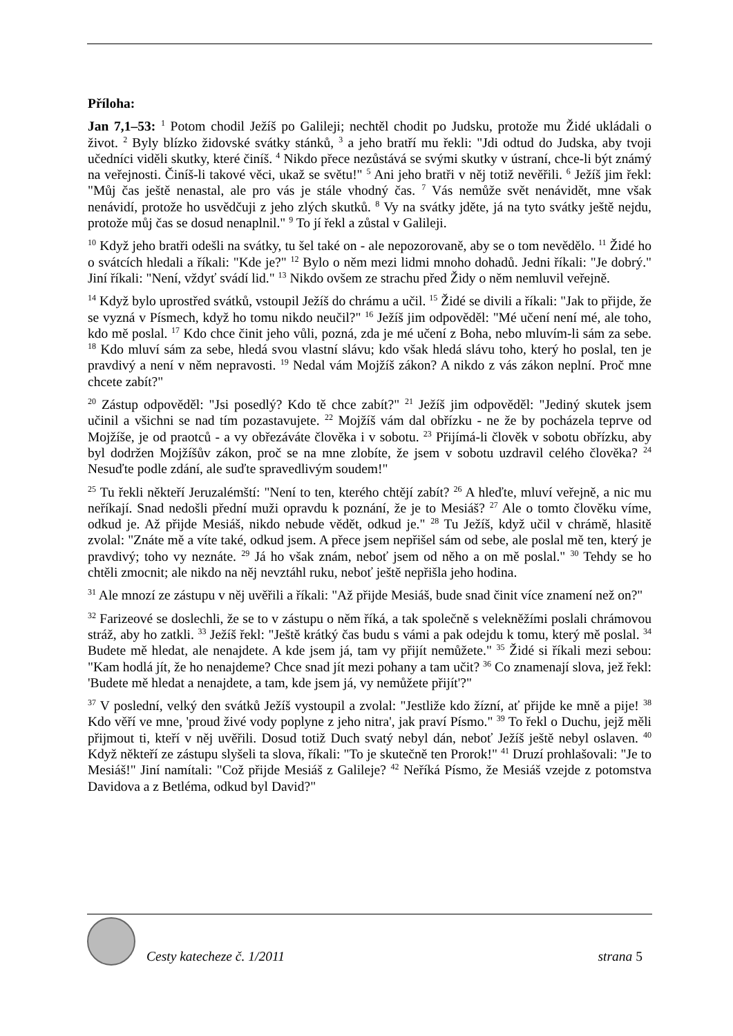Příloha:
Jan 7,1–53: <sup>1</sup> Potom chodil Ježíš po Galileji; nechtěl chodit po Judsku, protože mu Židé ukládali o život. <sup>2</sup> Byly blízko židovské svátky stánků, <sup>3</sup> a jeho bratří mu řekli: "Jdi odtud do Judska, aby tvoji učedníci viděli skutky, které činíš. <sup>4</sup> Nikdo přece nezůstává se svými skutky v ústraní, chce-li být známý na veřejnosti. Činíš-li takové věci, ukaž se světu!" <sup>5</sup> Ani jeho bratři v něj totiž nevěřili. <sup>6</sup> Ježíš jim řekl: "Můj čas ještě nenastal, ale pro vás je stále vhodný čas. <sup>7</sup> Vás nemůže svět nenávidět, mne však nenávidí, protože ho usvědčuji z jeho zlých skutků. <sup>8</sup> Vy na svátky jděte, já na tyto svátky ještě nejdu, protože můj čas se dosud nenaplnil." <sup>9</sup> To jí řekl a zůstal v Galileji.
<sup>10</sup> Když jeho bratři odešli na svátky, tu šel také on - ale nepozorovaně, aby se o tom nevědělo. <sup>11</sup> Židé ho o svátcích hledali a říkali: "Kde je?" <sup>12</sup> Bylo o něm mezi lidmi mnoho dohadů. Jedni říkali: "Je dobrý." Jiní říkali: "Není, vždyť svádí lid." <sup>13</sup> Nikdo ovšem ze strachu před Židy o něm nemluvil veřejně.
<sup>14</sup> Když bylo uprostřed svátků, vstoupil Ježíš do chrámu a učil. <sup>15</sup> Židé se divili a říkali: "Jak to přijde, že se vyzná v Písmech, když ho tomu nikdo neučil?" <sup>16</sup> Ježíš jim odpověděl: "Mé učení není mé, ale toho, kdo mě poslal. <sup>17</sup> Kdo chce činit jeho vůli, pozná, zda je mé učení z Boha, nebo mluvím-li sám za sebe. <sup>18</sup> Kdo mluví sám za sebe, hledá svou vlastní slávu; kdo však hledá slávu toho, který ho poslal, ten je pravdivý a není v něm nepravosti. <sup>19</sup> Nedal vám Mojžíš zákon? A nikdo z vás zákon neplní. Proč mne chcete zabít?"
<sup>20</sup> Zástup odpověděl: "Jsi posedlý? Kdo tě chce zabít?" <sup>21</sup> Ježíš jim odpověděl: "Jediný skutek jsem učinil a všichni se nad tím pozastavujete. <sup>22</sup> Mojžíš vám dal obřízku - ne že by pocházela teprve od Mojžíše, je od praotců - a vy obřezáváte člověka i v sobotu. <sup>23</sup> Přijímá-li člověk v sobotu obřízku, aby byl dodržen Mojžíšův zákon, proč se na mne zlobíte, že jsem v sobotu uzdravil celého člověka? <sup>24</sup> Nesuďte podle zdání, ale suďte spravedlivým soudem!"
<sup>25</sup> Tu řekli někteří Jeruzalémští: "Není to ten, kterého chtějí zabít? <sup>26</sup> A hleďte, mluví veřejně, a nic mu neříkají. Snad nedošli přední muži opravdu k poznání, že je to Mesiáš? <sup>27</sup> Ale o tomto člověku víme, odkud je. Až přijde Mesiáš, nikdo nebude vědět, odkud je." <sup>28</sup> Tu Ježíš, když učil v chrámě, hlasitě zvolal: "Znáte mě a víte také, odkud jsem. A přece jsem nepřišel sám od sebe, ale poslal mě ten, který je pravdivý; toho vy neznáte. <sup>29</sup> Já ho však znám, neboť jsem od něho a on mě poslal." <sup>30</sup> Tehdy se ho chtěli zmocnit; ale nikdo na něj nevztáhl ruku, neboť ještě nepřišla jeho hodina.
<sup>31</sup> Ale mnozí ze zástupu v něj uvěřili a říkali: "Až přijde Mesiáš, bude snad činit více znamení než on?"
<sup>32</sup> Farizeové se doslechli, že se to v zástupu o něm říká, a tak společně s velekněžími poslali chrámovou stráž, aby ho zatkli. <sup>33</sup> Ježíš řekl: "Ještě krátký čas budu s vámi a pak odejdu k tomu, který mě poslal. <sup>34</sup> Budete mě hledat, ale nenajdete. A kde jsem já, tam vy přijít nemůžete." <sup>35</sup> Židé si říkali mezi sebou: "Kam hodlá jít, že ho nenajdeme? Chce snad jít mezi pohany a tam učit? <sup>36</sup> Co znamenají slova, jež řekl: 'Budete mě hledat a nenajdete, a tam, kde jsem já, vy nemůžete přijít'?"
<sup>37</sup> V poslední, velký den svátků Ježíš vystoupil a zvolal: "Jestliže kdo žízní, ať přijde ke mně a pije! <sup>38</sup> Kdo věří ve mne, 'proud živé vody poplyne z jeho nitra', jak praví Písmo." <sup>39</sup> To řekl o Duchu, jejž měli přijmout ti, kteří v něj uvěřili. Dosud totiž Duch svatý nebyl dán, neboť Ježíš ještě nebyl oslaven. <sup>40</sup> Když někteří ze zástupu slyšeli ta slova, říkali: "To je skutečně ten Prorok!" <sup>41</sup> Druzí prohlašovali: "Je to Mesiáš!" Jiní namítali: "Což přijde Mesiáš z Galileje? <sup>42</sup> Neříká Písmo, že Mesiáš vzejde z potomstva Davidova a z Betléma, odkud byl David?"
Cesty katecheze č. 1/2011
strana 5